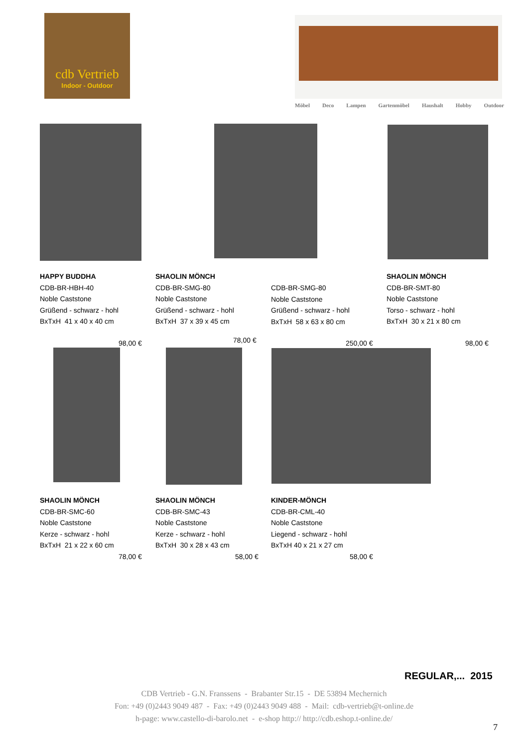cdb Vertrieb
Indoor - Outdoor
Möbel Deco Lampen Gartenmöbel Haushalt Hobby Outdoor
HAPPY BUDDHA
CDB-BR-HBH-40
Noble Caststone
Grüßend - schwarz - hohl
BxTxH 41 x 40 x 40 cm
SHAOLIN MÖNCH
CDB-BR-SMG-80
Noble Caststone
Grüßend - schwarz - hohl
BxTxH 37 x 39 x 45 cm
CDB-BR-SMG-80
Noble Caststone
Grüßend - schwarz - hohl
BxTxH 58 x 63 x 80 cm
SHAOLIN MÖNCH
CDB-BR-SMT-80
Noble Caststone
Torso - schwarz - hohl
BxTxH 30 x 21 x 80 cm
98,00 € 78,00 € 250,00 € 98,00 €
SHAOLIN MÖNCH
CDB-BR-SMC-60
Noble Caststone
Kerze - schwarz - hohl
BxTxH 21 x 22 x 60 cm
SHAOLIN MÖNCH
CDB-BR-SMC-43
Noble Caststone
Kerze - schwarz - hohl
BxTxH 30 x 28 x 43 cm
KINDER-MÖNCH
CDB-BR-CML-40
Noble Caststone
Liegend - schwarz - hohl
BxTxH 40 x 21 x 27 cm
78,00 € 58,00 € 58,00 €
REGULAR,... 2015
CDB Vertrieb - G.N. Franssens - Brabanter Str.15 - DE 53894 Mechernich
Fon: +49 (0)2443 9049 487 - Fax: +49 (0)2443 9049 488 - Mail: cdb-vertrieb@t-online.de
h-page: www.castello-di-barolo.net - e-shop http:// http://cdb.eshop.t-online.de/
7